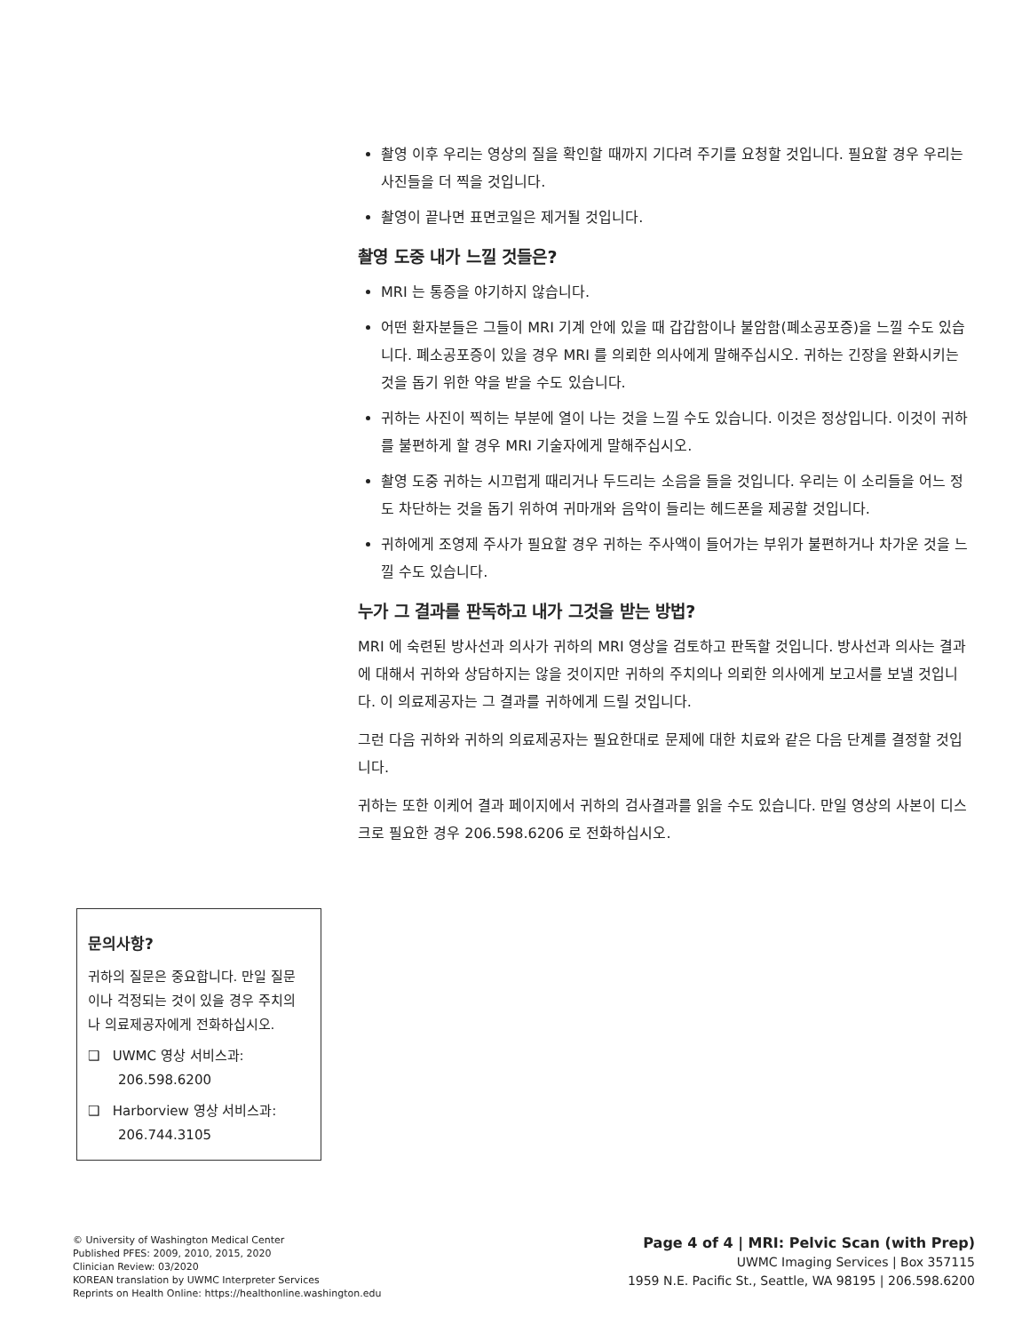촬영 이후 우리는 영상의 질을 확인할 때까지 기다려 주기를 요청할 것입니다. 필요할 경우 우리는 사진들을 더 찍을 것입니다.
촬영이 끝나면 표면코일은 제거될 것입니다.
촬영 도중 내가 느낄 것들은?
MRI 는 통증을 야기하지 않습니다.
어떤 환자분들은 그들이 MRI 기계 안에 있을 때 갑갑함이나 불암함(폐소공포증)을 느낄 수도 있습니다. 폐소공포증이 있을 경우 MRI 를 의뢰한 의사에게 말해주십시오. 귀하는 긴장을 완화시키는 것을 돕기 위한 약을 받을 수도 있습니다.
귀하는 사진이 찍히는 부분에 열이 나는 것을 느낄 수도 있습니다. 이것은 정상입니다. 이것이 귀하를 불편하게 할 경우 MRI 기술자에게 말해주십시오.
촬영 도중 귀하는 시끄럽게 때리거나 두드리는 소음을 들을 것입니다. 우리는 이 소리들을 어느 정도 차단하는 것을 돕기 위하여 귀마개와 음악이 들리는 헤드폰을 제공할 것입니다.
귀하에게 조영제 주사가 필요할 경우 귀하는 주사액이 들어가는 부위가 불편하거나 차가운 것을 느낄 수도 있습니다.
누가 그 결과를 판독하고 내가 그것을 받는 방법?
MRI 에 숙련된 방사선과 의사가 귀하의 MRI 영상을 검토하고 판독할 것입니다. 방사선과 의사는 결과에 대해서 귀하와 상담하지는 않을 것이지만 귀하의 주치의나 의뢰한 의사에게 보고서를 보낼 것입니다. 이 의료제공자는 그 결과를 귀하에게 드릴 것입니다.
그런 다음 귀하와 귀하의 의료제공자는 필요한대로 문제에 대한 치료와 같은 다음 단계를 결정할 것입니다.
귀하는 또한 이케어 결과 페이지에서 귀하의 검사결과를 읽을 수도 있습니다. 만일 영상의 사본이 디스크로 필요한 경우 206.598.6206 로 전화하십시오.
문의사항?
귀하의 질문은 중요합니다. 만일 질문이나 걱정되는 것이 있을 경우 주치의나 의료제공자에게 전화하십시오.
❑ UWMC 영상 서비스과: 206.598.6200
❑ Harborview 영상 서비스과: 206.744.3105
© University of Washington Medical Center
Published PFES: 2009, 2010, 2015, 2020
Clinician Review: 03/2020
KOREAN translation by UWMC Interpreter Services
Reprints on Health Online: https://healthonline.washington.edu
Page 4 of 4 | MRI: Pelvic Scan (with Prep)
UWMC Imaging Services | Box 357115
1959 N.E. Pacific St., Seattle, WA 98195 | 206.598.6200